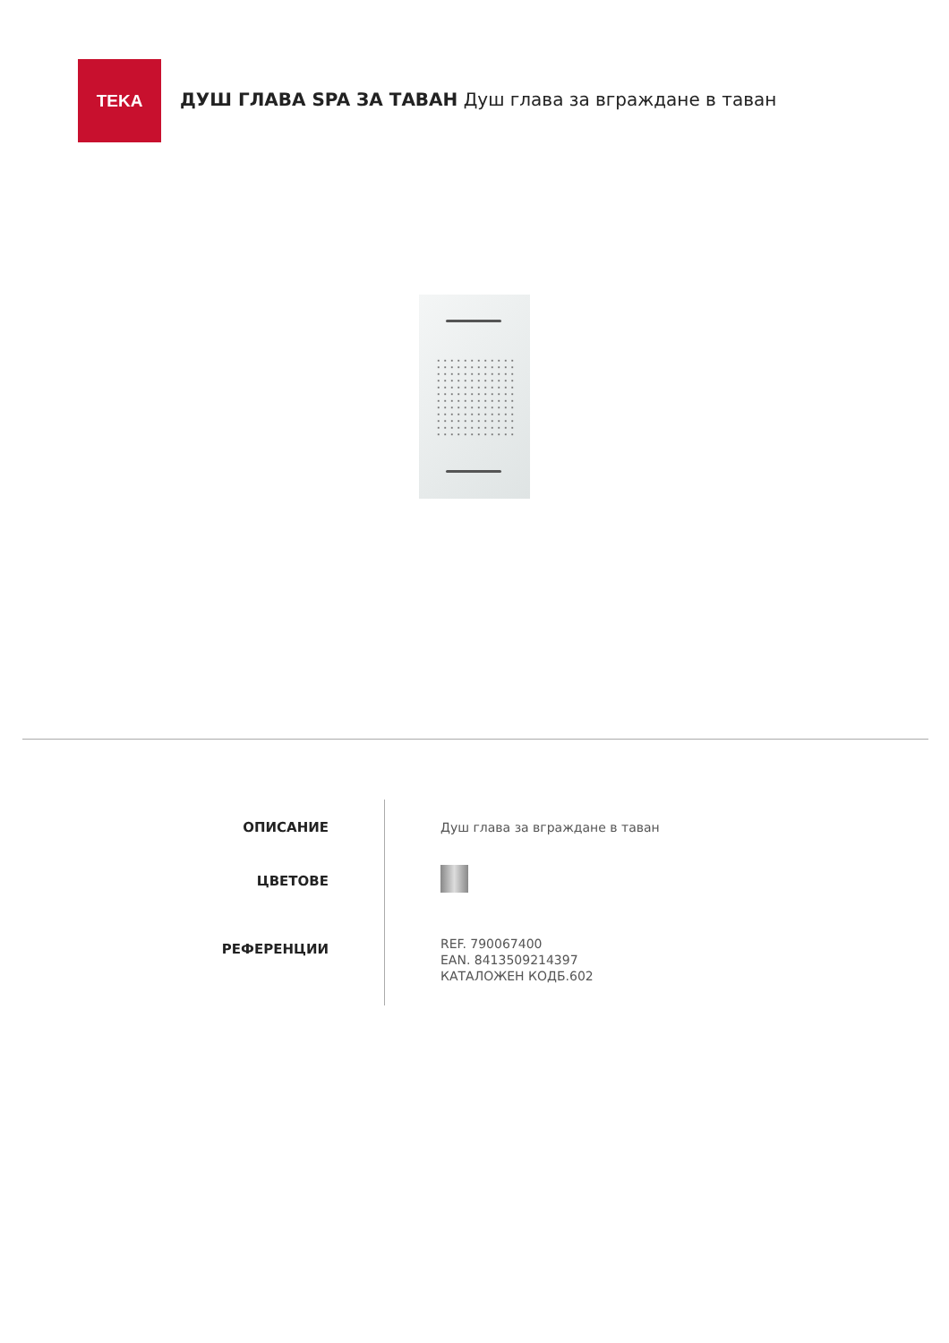TEKA
ДУШ ГЛАВА SPA ЗА ТАВАН Душ глава за вграждане в таван
ОПИСАНИЕ
ЦВЕТОВЕ
РЕФЕРЕНЦИИ
Душ глава за вграждане в таван
REF. 790067400
EAN. 8413509214397
КАТАЛОЖЕН КОДБ.602